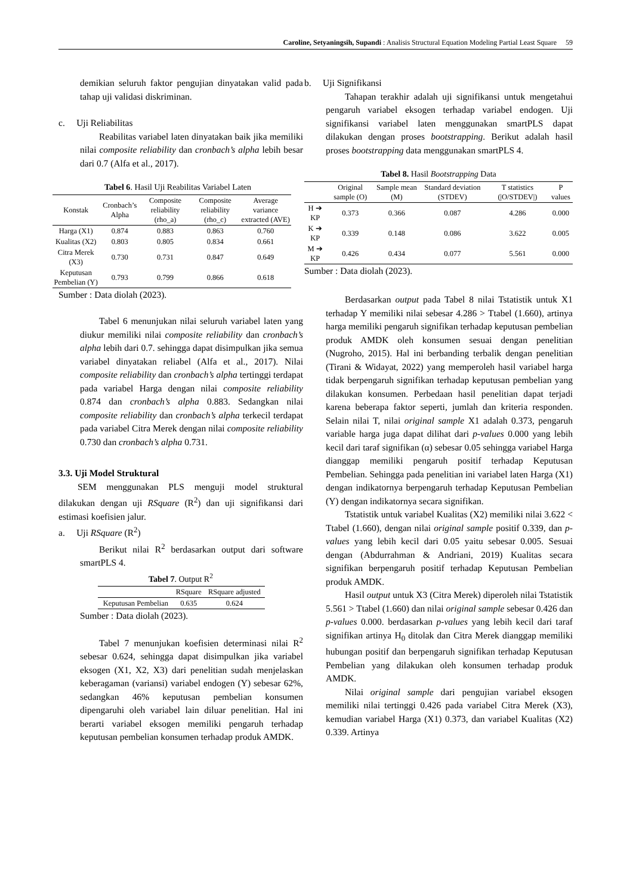Caroline, Setyaningsih, Supandi : Analisis Structural Equation Modeling Partial Least Square 59
demikian seluruh faktor pengujian dinyatakan valid pada tahap uji validasi diskriminan.
c. Uji Reliabilitas
Reabilitas variabel laten dinyatakan baik jika memiliki nilai composite reliability dan cronbach’s alpha lebih besar dari 0.7 (Alfa et al., 2017).
Tabel 6. Hasil Uji Reabilitas Variabel Laten
| Konstak | Cronbach’s Alpha | Composite reliability (rho_a) | Composite reliability (rho_c) | Average variance extracted (AVE) |
| --- | --- | --- | --- | --- |
| Harga (X1) | 0.874 | 0.883 | 0.863 | 0.760 |
| Kualitas (X2) | 0.803 | 0.805 | 0.834 | 0.661 |
| Citra Merek (X3) | 0.730 | 0.731 | 0.847 | 0.649 |
| Keputusan Pembelian (Y) | 0.793 | 0.799 | 0.866 | 0.618 |
Sumber : Data diolah (2023).
Tabel 6 menunjukan nilai seluruh variabel laten yang diukur memiliki nilai composite reliability dan cronbach’s alpha lebih dari 0.7. sehingga dapat disimpulkan jika semua variabel dinyatakan reliabel (Alfa et al., 2017). Nilai composite reliability dan cronbach’s alpha tertinggi terdapat pada variabel Harga dengan nilai composite reliability 0.874 dan cronbach’s alpha 0.883. Sedangkan nilai composite reliability dan cronbach’s alpha terkecil terdapat pada variabel Citra Merek dengan nilai composite reliability 0.730 dan cronbach’s alpha 0.731.
3.3. Uji Model Struktural
SEM menggunakan PLS menguji model struktural dilakukan dengan uji RSquare (R<sup>2</sup>) dan uji signifikansi dari estimasi koefisien jalur.
a. Uji RSquare (R<sup>2</sup>)
Berikut nilai R<sup>2</sup> berdasarkan output dari software smartPLS 4.
Tabel 7. Output R<sup>2</sup>
| | RSquare | RSquare adjusted |
| --- | --- | --- |
| Keputusan Pembelian | 0.635 | 0.624 |
Sumber : Data diolah (2023).
Tabel 7 menunjukan koefisien determinasi nilai R<sup>2</sup> sebesar 0.624, sehingga dapat disimpulkan jika variabel eksogen (X1, X2, X3) dari penelitian sudah menjelaskan keberagaman (variansi) variabel endogen (Y) sebesar 62%, sedangkan 46% keputusan pembelian konsumen dipengaruhi oleh variabel lain diluar penelitian. Hal ini berarti variabel eksogen memiliki pengaruh terhadap keputusan pembelian konsumen terhadap produk AMDK.
b. Uji Signifikansi
Tahapan terakhir adalah uji signifikansi untuk mengetahui pengaruh variabel eksogen terhadap variabel endogen. Uji signifikansi variabel laten menggunakan smartPLS dapat dilakukan dengan proses bootstrapping. Berikut adalah hasil proses bootstrapping data menggunakan smartPLS 4.
Tabel 8. Hasil Bootstrapping Data
| | Original sample (O) | Sample mean (M) | Standard deviation (STDEV) | T statistics (/O/STDEV/) | P values |
| --- | --- | --- | --- | --- | --- |
| H ➔ KP | 0.373 | 0.366 | 0.087 | 4.286 | 0.000 |
| K ➔ KP | 0.339 | 0.148 | 0.086 | 3.622 | 0.005 |
| M ➔ KP | 0.426 | 0.434 | 0.077 | 5.561 | 0.000 |
Sumber : Data diolah (2023).
Berdasarkan output pada Tabel 8 nilai Tstatistik untuk X1 terhadap Y memiliki nilai sebesar 4.286 > Ttabel (1.660), artinya harga memiliki pengaruh signifikan terhadap keputusan pembelian produk AMDK oleh konsumen sesuai dengan penelitian (Nugroho, 2015). Hal ini berbanding terbalik dengan penelitian (Tirani & Widayat, 2022) yang memperoleh hasil variabel harga tidak berpengaruh signifikan terhadap keputusan pembelian yang dilakukan konsumen. Perbedaan hasil penelitian dapat terjadi karena beberapa faktor seperti, jumlah dan kriteria responden. Selain nilai T, nilai original sample X1 adalah 0.373, pengaruh variable harga juga dapat dilihat dari p-values 0.000 yang lebih kecil dari taraf signifikan (α) sebesar 0.05 sehingga variabel Harga dianggap memiliki pengaruh positif terhadap Keputusan Pembelian. Sehingga pada penelitian ini variabel laten Harga (X1) dengan indikatornya berpengaruh terhadap Keputusan Pembelian (Y) dengan indikatornya secara signifikan.
Tstatistik untuk variabel Kualitas (X2) memiliki nilai 3.622 < Ttabel (1.660), dengan nilai original sample positif 0.339, dan p-values yang lebih kecil dari 0.05 yaitu sebesar 0.005. Sesuai dengan (Abdurrahman & Andriani, 2019) Kualitas secara signifikan berpengaruh positif terhadap Keputusan Pembelian produk AMDK.
Hasil output untuk X3 (Citra Merek) diperoleh nilai Tstatistik 5.561 > Ttabel (1.660) dan nilai original sample sebesar 0.426 dan p-values 0.000. berdasarkan p-values yang lebih kecil dari taraf signifikan artinya H<sub>0</sub> ditolak dan Citra Merek dianggap memiliki hubungan positif dan berpengaruh signifikan terhadap Keputusan Pembelian yang dilakukan oleh konsumen terhadap produk AMDK.
Nilai original sample dari pengujian variabel eksogen memiliki nilai tertinggi 0.426 pada variabel Citra Merek (X3), kemudian variabel Harga (X1) 0.373, dan variabel Kualitas (X2) 0.339. Artinya